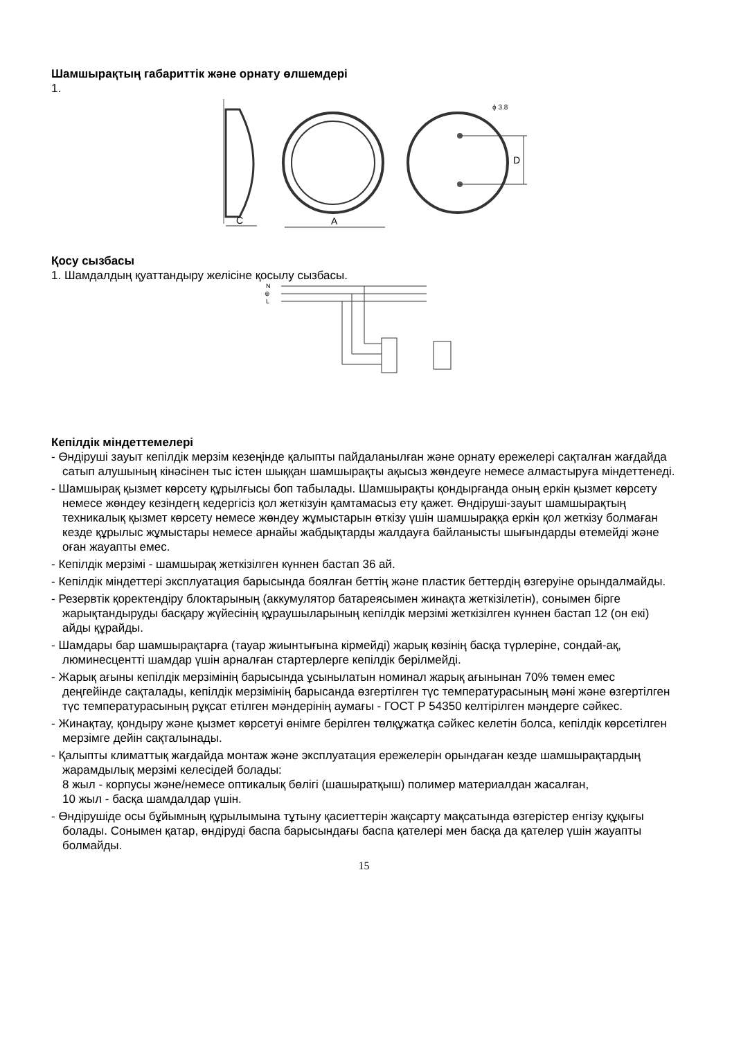Шамшырақтың габариттік және орнату өлшемдері
1.
C
A
D
ϕ 3.8
Қосу сызбасы
1. Шамдалдың қуаттандыру желісіне қосылу сызбасы.
N
⊕
L
Кепілдік міндеттемелері
- Өндіруші зауыт кепілдік мерзім кезеңінде қалыпты пайдаланылған және орнату ережелері сақталған жағдайда сатып алушының кінәсінен тыс істен шыққан шамшырақты ақысыз жөндеуге немесе алмастыруға міндеттенеді.
- Шамшырақ қызмет көрсету құрылғысы боп табылады. Шамшырақты қондырғанда оның еркін қызмет көрсету немесе жөндеу кезіндегң кедергісіз қол жеткізуін қамтамасыз ету қажет. Өндіруші-зауыт шамшырақтың техникалық қызмет көрсету немесе жөндеу жұмыстарын өткізу үшін шамшыраққа еркін қол жеткізу болмаған кезде құрылыс жұмыстары немесе арнайы жабдықтарды жалдауға байланысты шығындарды өтемейді және оған жауапты емес.
- Кепілдік мерзімі - шамшырақ жеткізілген күннен бастап 36 ай.
- Кепілдік міндеттері эксплуатация барысында боялған беттің және пластик беттердің өзгеруіне орындалмайды.
- Резервтік қоректендіру блоктарының (аккумулятор батареясымен жинақта жеткізілетін), сонымен бірге жарықтандыруды басқару жүйесінің құраушыларының кепілдік мерзімі жеткізілген күннен бастап 12 (он екі) айды құрайды.
- Шамдары бар шамшырақтарға (тауар жиынтығына кірмейді) жарық көзінің басқа түрлеріне, сондай-ақ, люминесцентті шамдар үшін арналған стартерлерге кепілдік берілмейді.
- Жарық ағыны кепілдік мерзімінің барысында ұсынылатын номинал жарық ағынынан 70% төмен емес деңгейінде сақталады, кепілдік мерзімінің барысанда өзгертілген түс температурасының мәні және өзгертілген түс температурасының рұқсат етілген мәндерінің аумағы - ГОСТ Р 54350 келтірілген мәндерге сәйкес.
- Жинақтау, қондыру және қызмет көрсетуі өнімге берілген төлқұжатқа сәйкес келетін болса, кепілдік көрсетілген мерзімге дейін сақталынады.
- Қалыпты климаттық жағдайда монтаж және эксплуатация ережелерін орындаған кезде шамшырақтардың жарамдылық мерзімі келесідей болады:
8 жыл - корпусы және/немесе оптикалық бөлігі (шашыратқыш) полимер материалдан жасалған,
10 жыл - басқа шамдалдар үшін.
- Өндірушіде осы бұйымның құрылымына тұтыну қасиеттерін жақсарту мақсатында өзгерістер енгізу құқығы болады. Сонымен қатар, өндіруді баспа барысындағы баспа қателері мен басқа да қателер үшін жауапты болмайды.
15